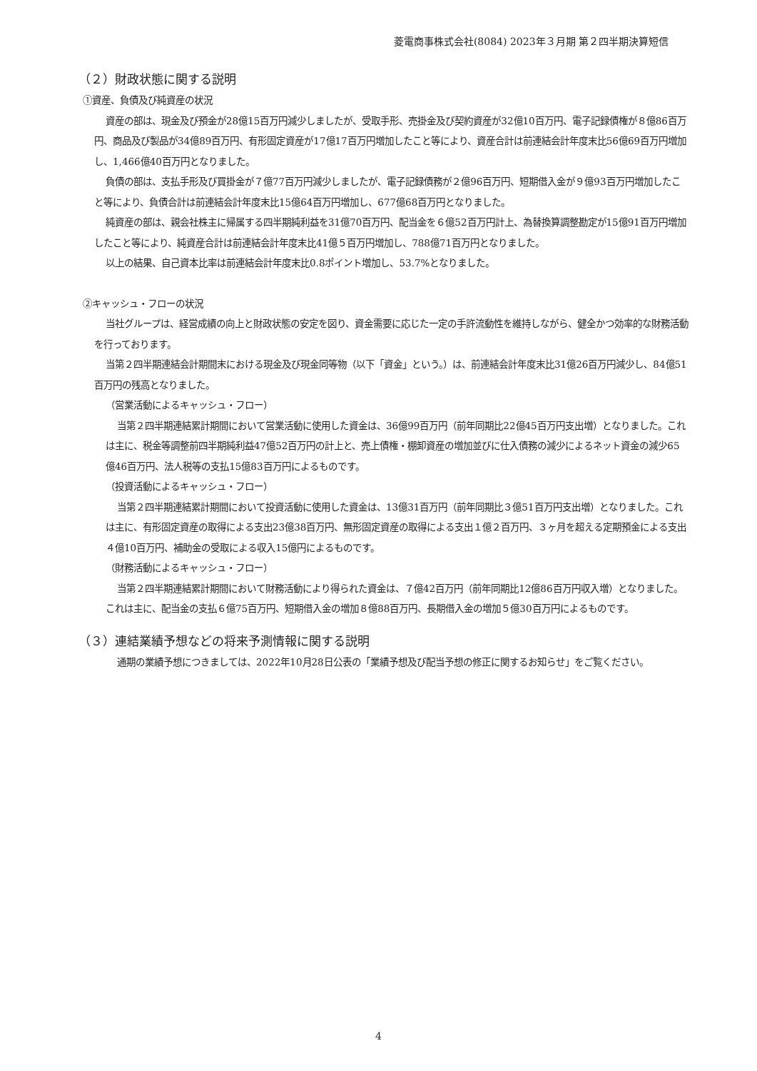菱電商事株式会社(8084) 2023年３月期 第２四半期決算短信
（２）財政状態に関する説明
①資産、負債及び純資産の状況
資産の部は、現金及び預金が28億15百万円減少しましたが、受取手形、売掛金及び契約資産が32億10百万円、電子記録債権が８億86百万円、商品及び製品が34億89百万円、有形固定資産が17億17百万円増加したこと等により、資産合計は前連結会計年度末比56億69百万円増加し、1,466億40百万円となりました。
負債の部は、支払手形及び買掛金が７億77百万円減少しましたが、電子記録債務が２億96百万円、短期借入金が９億93百万円増加したこと等により、負債合計は前連結会計年度末比15億64百万円増加し、677億68百万円となりました。
純資産の部は、親会社株主に帰属する四半期純利益を31億70百万円、配当金を６億52百万円計上、為替換算調整勘定が15億91百万円増加したこと等により、純資産合計は前連結会計年度末比41億５百万円増加し、788億71百万円となりました。
以上の結果、自己資本比率は前連結会計年度末比0.8ポイント増加し、53.7%となりました。
②キャッシュ・フローの状況
当社グループは、経営成績の向上と財政状態の安定を図り、資金需要に応じた一定の手許流動性を維持しながら、健全かつ効率的な財務活動を行っております。
当第２四半期連結会計期間末における現金及び現金同等物（以下「資金」という。）は、前連結会計年度末比31億26百万円減少し、84億51百万円の残高となりました。
（営業活動によるキャッシュ・フロー）
当第２四半期連結累計期間において営業活動に使用した資金は、36億99百万円（前年同期比22億45百万円支出増）となりました。これは主に、税金等調整前四半期純利益47億52百万円の計上と、売上債権・棚卸資産の増加並びに仕入債務の減少によるネット資金の減少65億46百万円、法人税等の支払15億83百万円によるものです。
（投資活動によるキャッシュ・フロー）
当第２四半期連結累計期間において投資活動に使用した資金は、13億31百万円（前年同期比３億51百万円支出増）となりました。これは主に、有形固定資産の取得による支出23億38百万円、無形固定資産の取得による支出１億２百万円、３ヶ月を超える定期預金による支出４億10百万円、補助金の受取による収入15億円によるものです。
（財務活動によるキャッシュ・フロー）
当第２四半期連結累計期間において財務活動により得られた資金は、７億42百万円（前年同期比12億86百万円収入増）となりました。これは主に、配当金の支払６億75百万円、短期借入金の増加８億88百万円、長期借入金の増加５億30百万円によるものです。
（３）連結業績予想などの将来予測情報に関する説明
通期の業績予想につきましては、2022年10月28日公表の「業績予想及び配当予想の修正に関するお知らせ」をご覧ください。
4